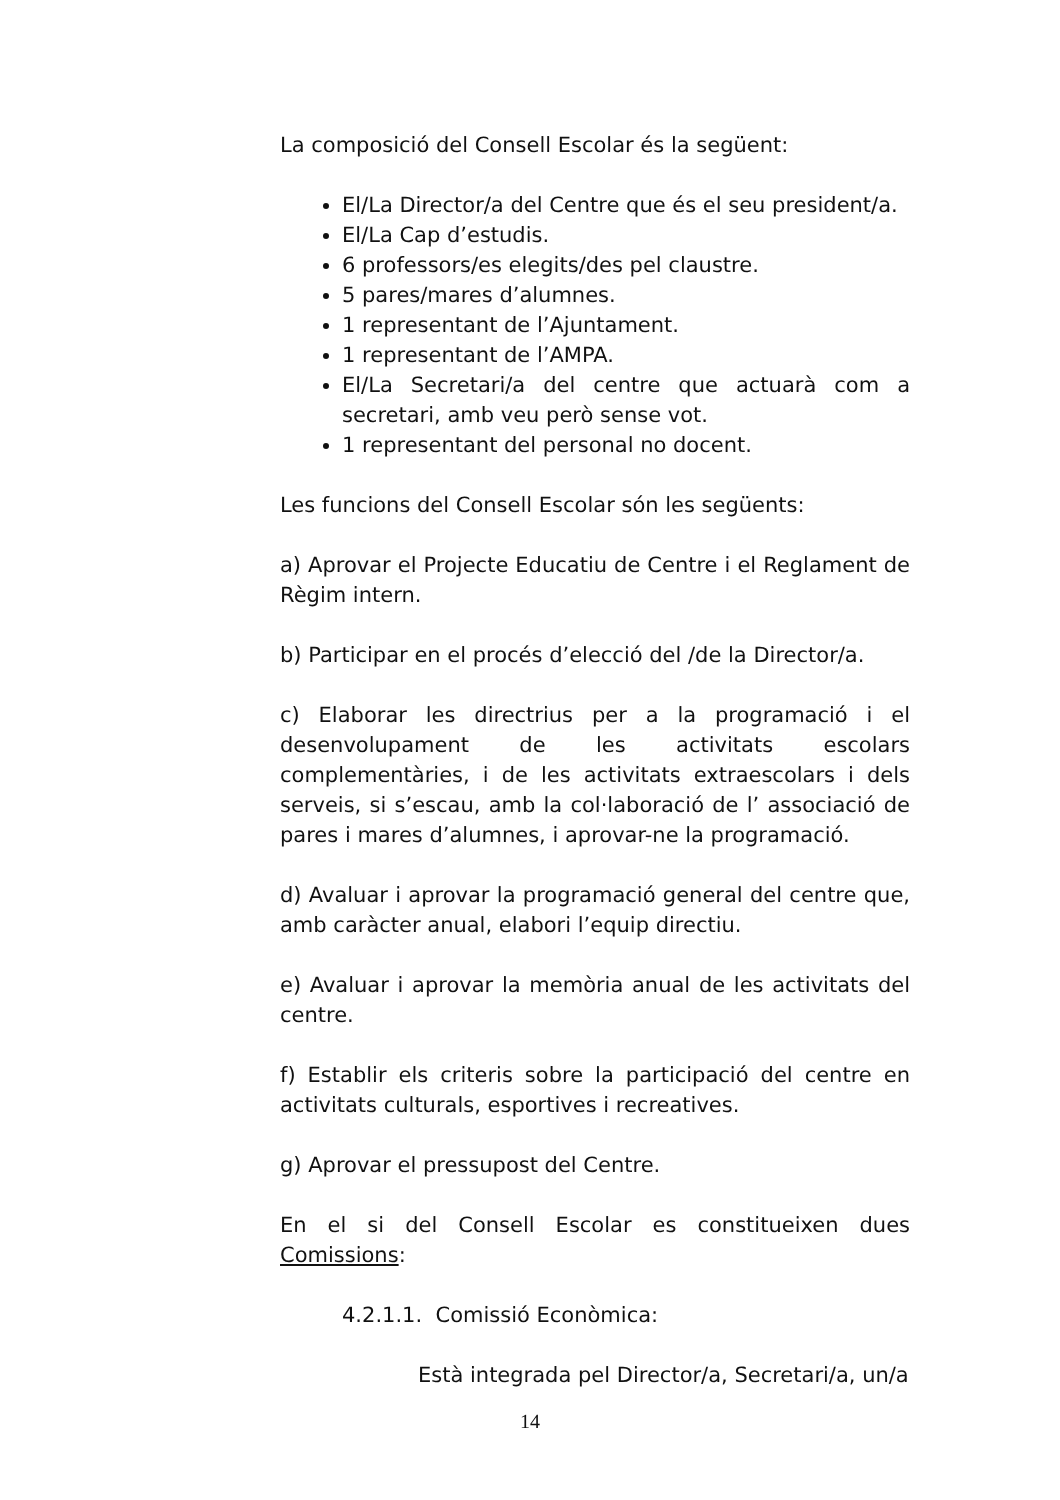La composició del Consell Escolar és la següent:
El/La Director/a del Centre que és el seu president/a.
El/La Cap d’estudis.
6 professors/es elegits/des pel claustre.
5 pares/mares d’alumnes.
1 representant de l’Ajuntament.
1 representant de l’AMPA.
El/La Secretari/a del centre que actuarà com a secretari, amb veu però sense vot.
1 representant del personal no docent.
Les funcions del Consell Escolar són les següents:
a) Aprovar el Projecte Educatiu de Centre i el Reglament de Règim intern.
b) Participar en el procés d’elecció del /de la Director/a.
c) Elaborar les directrius per a la programació i el desenvolupament de les activitats escolars complementàries, i de les activitats extraescolars i dels serveis, si s’escau, amb la col·laboració de l’ associació de pares i mares d’alumnes, i aprovar-ne la programació.
d) Avaluar i aprovar la programació general del centre que, amb caràcter anual, elabori l’equip directiu.
e) Avaluar i aprovar la memòria anual de les activitats del centre.
f) Establir els criteris sobre la participació del centre en activitats culturals, esportives i recreatives.
g) Aprovar el pressupost del Centre.
En el si del Consell Escolar es constitueixen dues Comissions:
4.2.1.1. Comissió Econòmica:
Està integrada pel Director/a, Secretari/a, un/a
14